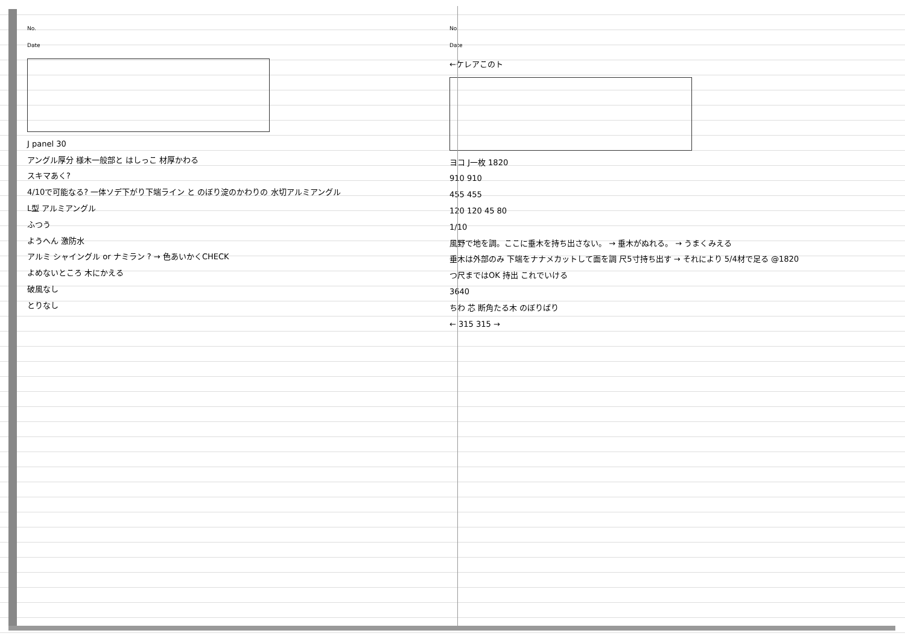No.
Date
J panel 30
アングル厚分 様木一般部と はしっこ 材厚かわる
スキマあく?
4/10で可能なる? 一体ソデ下がり下端ライン と のぼり淀のかわりの 水切アルミアングル
L型 アルミアングル
ふつう
ようへん 激防水
アルミ シャイングル or ナミラン ? → 色あいかくCHECK
よめないところ 木にかえる
破風なし
とりなし
No.
Date
←ケレアこのト
ヨコ J一枚 1820
910 910
455 455
120 120 45 80
1/10
風野で地を調。ここに垂木を持ち出さない。 → 垂木がぬれる。 → うまくみえる
垂木は外部のみ 下端をナナメカットして面を調 尺5寸持ち出す → それにより 5/4材で足る @1820
つ尺まではOK 持出 これでいける
3640
ちわ 芯 断角たる木 のぼりばり
← 315 315 →